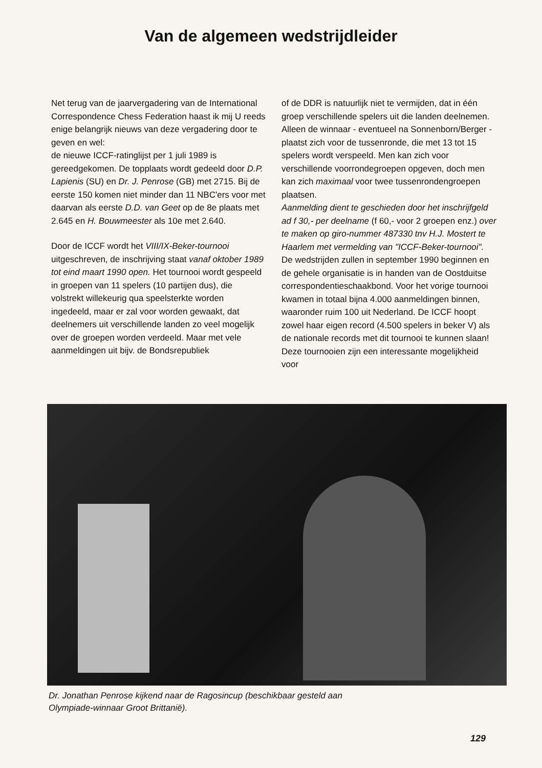Van de algemeen wedstrijdleider
Net terug van de jaarvergadering van de International Correspondence Chess Federation haast ik mij U reeds enige belangrijk nieuws van deze vergadering door te geven en wel:
de nieuwe ICCF-ratinglijst per 1 juli 1989 is gereedgekomen. De topplaats wordt gedeeld door D.P. Lapienis (SU) en Dr. J. Penrose (GB) met 2715. Bij de eerste 150 komen niet minder dan 11 NBC'ers voor met daarvan als eerste D.D. van Geet op de 8e plaats met 2.645 en H. Bouwmeester als 10e met 2.640.
Door de ICCF wordt het VIII/IX-Beker-tournooi uitgeschreven, de inschrijving staat vanaf oktober 1989 tot eind maart 1990 open. Het tournooi wordt gespeeld in groepen van 11 spelers (10 partijen dus), die volstrekt willekeurig qua speelsterkte worden ingedeeld, maar er zal voor worden gewaakt, dat deelnemers uit verschillende landen zo veel mogelijk over de groepen worden verdeeld. Maar met vele aanmeldingen uit bijv. de Bondsrepubliek
of de DDR is natuurlijk niet te vermijden, dat in één groep verschillende spelers uit die landen deelnemen. Alleen de winnaar - eventueel na Sonnenborn/Berger - plaatst zich voor de tussenronde, die met 13 tot 15 spelers wordt verspeeld. Men kan zich voor verschillende voorrondegroepen opgeven, doch men kan zich maximaal voor twee tussenrondengroepen plaatsen.
Aanmelding dient te geschieden door het inschrijfgeld ad f 30,- per deelname (f 60,- voor 2 groepen enz.) over te maken op giro-nummer 487330 tnv H.J. Mostert te Haarlem met vermelding van "ICCF-Beker-tournooi". De wedstrijden zullen in september 1990 beginnen en de gehele organisatie is in handen van de Oostduitse correspondentieschaakbond. Voor het vorige tournooi kwamen in totaal bijna 4.000 aanmeldingen binnen, waaronder ruim 100 uit Nederland. De ICCF hoopt zowel haar eigen record (4.500 spelers in beker V) als de nationale records met dit tournooi te kunnen slaan! Deze tournooien zijn een interessante mogelijkheid voor
Dr. Jonathan Penrose kijkend naar de Ragosincup (beschikbaar gesteld aan
Olympiade-winnaar Groot Brittanië).
129